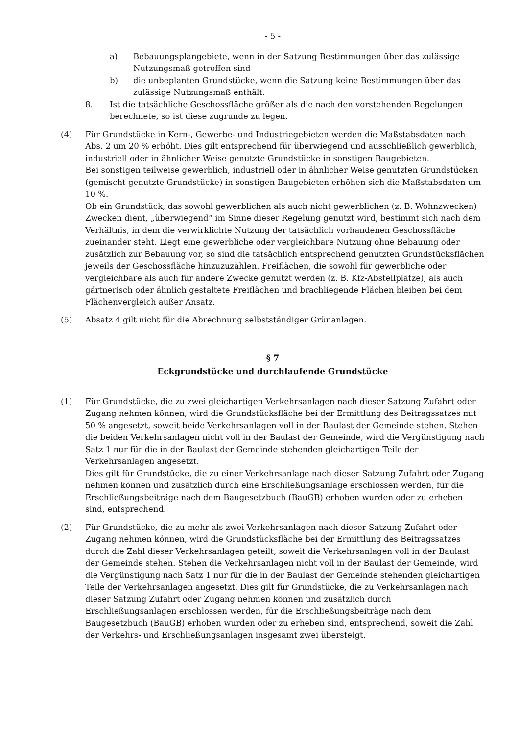- 5 -
a) Bebauungsplangebiete, wenn in der Satzung Bestimmungen über das zulässige Nutzungsmaß getroffen sind
b) die unbeplanten Grundstücke, wenn die Satzung keine Bestimmungen über das zulässige Nutzungsmaß enthält.
8. Ist die tatsächliche Geschossfläche größer als die nach den vorstehenden Regelungen berechnete, so ist diese zugrunde zu legen.
(4) Für Grundstücke in Kern-, Gewerbe- und Industriegebieten werden die Maßstabsdaten nach Abs. 2 um 20 % erhöht. Dies gilt entsprechend für überwiegend und ausschließlich gewerblich, industriell oder in ähnlicher Weise genutzte Grundstücke in sonstigen Baugebieten.
Bei sonstigen teilweise gewerblich, industriell oder in ähnlicher Weise genutzten Grundstücken (gemischt genutzte Grundstücke) in sonstigen Baugebieten erhöhen sich die Maßstabsdaten um 10 %.
Ob ein Grundstück, das sowohl gewerblichen als auch nicht gewerblichen (z. B. Wohnzwecken) Zwecken dient, „überwiegend“ im Sinne dieser Regelung genutzt wird, bestimmt sich nach dem Verhältnis, in dem die verwirklichte Nutzung der tatsächlich vorhandenen Geschossfläche zueinander steht. Liegt eine gewerbliche oder vergleichbare Nutzung ohne Bebauung oder zusätzlich zur Bebauung vor, so sind die tatsächlich entsprechend genutzten Grundstücksflächen jeweils der Geschossfläche hinzuzuzählen. Freiflächen, die sowohl für gewerbliche oder vergleichbare als auch für andere Zwecke genutzt werden (z. B. Kfz-Abstellplätze), als auch gärtnerisch oder ähnlich gestaltete Freiflächen und brachliegende Flächen bleiben bei dem Flächenvergleich außer Ansatz.
(5) Absatz 4 gilt nicht für die Abrechnung selbstständiger Grünanlagen.
§ 7
Eckgrundstücke und durchlaufende Grundstücke
(1) Für Grundstücke, die zu zwei gleichartigen Verkehrsanlagen nach dieser Satzung Zufahrt oder Zugang nehmen können, wird die Grundstücksfläche bei der Ermittlung des Beitragssatzes mit 50 % angesetzt, soweit beide Verkehrsanlagen voll in der Baulast der Gemeinde stehen. Stehen die beiden Verkehrsanlagen nicht voll in der Baulast der Gemeinde, wird die Vergünstigung nach Satz 1 nur für die in der Baulast der Gemeinde stehenden gleichartigen Teile der Verkehrsanlagen angesetzt.
Dies gilt für Grundstücke, die zu einer Verkehrsanlage nach dieser Satzung Zufahrt oder Zugang nehmen können und zusätzlich durch eine Erschließungsanlage erschlossen werden, für die Erschließungsbeiträge nach dem Baugesetzbuch (BauGB) erhoben wurden oder zu erheben sind, entsprechend.
(2) Für Grundstücke, die zu mehr als zwei Verkehrsanlagen nach dieser Satzung Zufahrt oder Zugang nehmen können, wird die Grundstücksfläche bei der Ermittlung des Beitragssatzes durch die Zahl dieser Verkehrsanlagen geteilt, soweit die Verkehrsanlagen voll in der Baulast der Gemeinde stehen. Stehen die Verkehrsanlagen nicht voll in der Baulast der Gemeinde, wird die Vergünstigung nach Satz 1 nur für die in der Baulast der Gemeinde stehenden gleichartigen Teile der Verkehrsanlagen angesetzt. Dies gilt für Grundstücke, die zu Verkehrsanlagen nach dieser Satzung Zufahrt oder Zugang nehmen können und zusätzlich durch Erschließungsanlagen erschlossen werden, für die Erschließungsbeiträge nach dem Baugesetzbuch (BauGB) erhoben wurden oder zu erheben sind, entsprechend, soweit die Zahl der Verkehrs- und Erschließungsanlagen insgesamt zwei übersteigt.